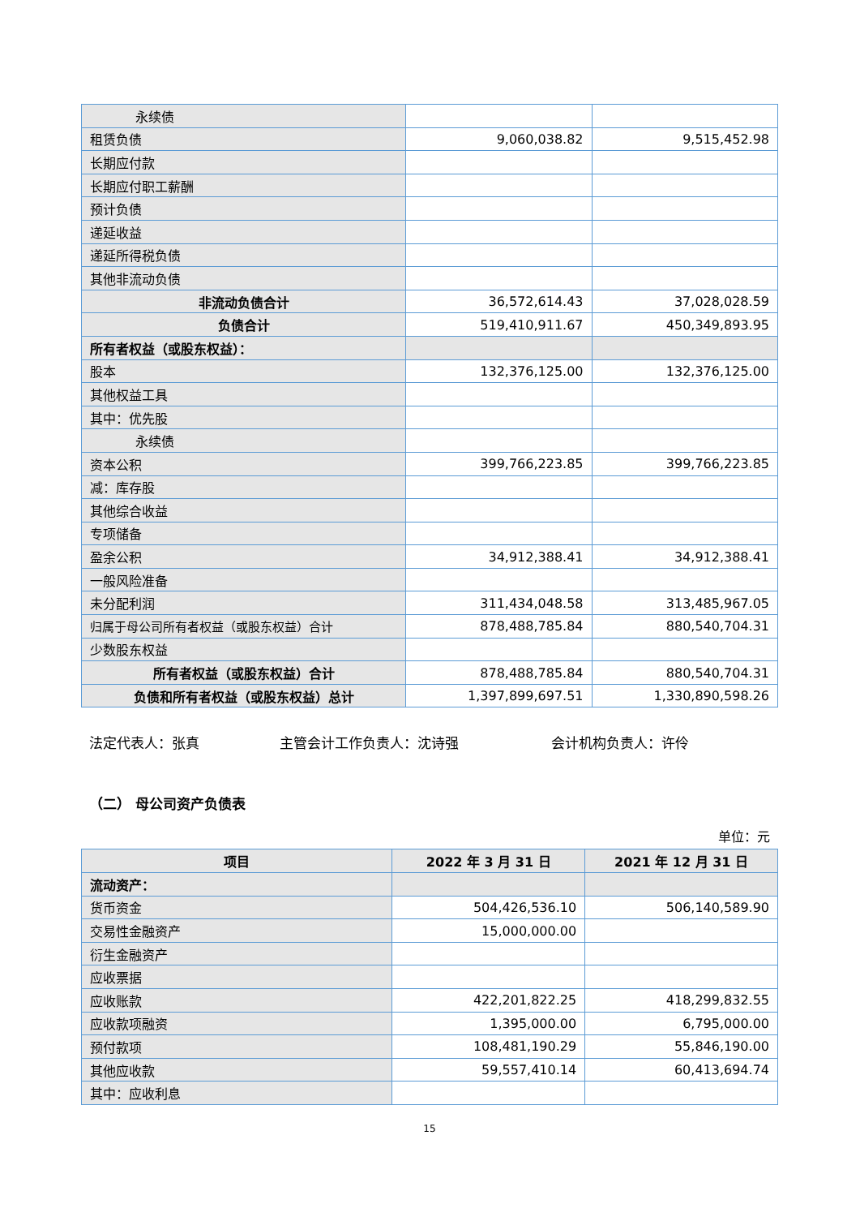| 永续债 | | |
| 租赁负债 | 9,060,038.82 | 9,515,452.98 |
| 长期应付款 | | |
| 长期应付职工薪酬 | | |
| 预计负债 | | |
| 递延收益 | | |
| 递延所得税负债 | | |
| 其他非流动负债 | | |
| 非流动负债合计 | 36,572,614.43 | 37,028,028.59 |
| 负债合计 | 519,410,911.67 | 450,349,893.95 |
| 所有者权益（或股东权益）： | | |
| 股本 | 132,376,125.00 | 132,376,125.00 |
| 其他权益工具 | | |
| 其中：优先股 | | |
| 永续债 | | |
| 资本公积 | 399,766,223.85 | 399,766,223.85 |
| 减：库存股 | | |
| 其他综合收益 | | |
| 专项储备 | | |
| 盈余公积 | 34,912,388.41 | 34,912,388.41 |
| 一般风险准备 | | |
| 未分配利润 | 311,434,048.58 | 313,485,967.05 |
| 归属于母公司所有者权益（或股东权益）合计 | 878,488,785.84 | 880,540,704.31 |
| 少数股东权益 | | |
| 所有者权益（或股东权益）合计 | 878,488,785.84 | 880,540,704.31 |
| 负债和所有者权益（或股东权益）总计 | 1,397,899,697.51 | 1,330,890,598.26 |
法定代表人：张真 主管会计工作负责人：沈诗强 会计机构负责人：许伶
（二） 母公司资产负债表
单位：元
| 项目 | 2022 年 3 月 31 日 | 2021 年 12 月 31 日 |
| --- | --- | --- |
| 流动资产： | | |
| 货币资金 | 504,426,536.10 | 506,140,589.90 |
| 交易性金融资产 | 15,000,000.00 | |
| 衍生金融资产 | | |
| 应收票据 | | |
| 应收账款 | 422,201,822.25 | 418,299,832.55 |
| 应收款项融资 | 1,395,000.00 | 6,795,000.00 |
| 预付款项 | 108,481,190.29 | 55,846,190.00 |
| 其他应收款 | 59,557,410.14 | 60,413,694.74 |
| 其中：应收利息 | | |
15